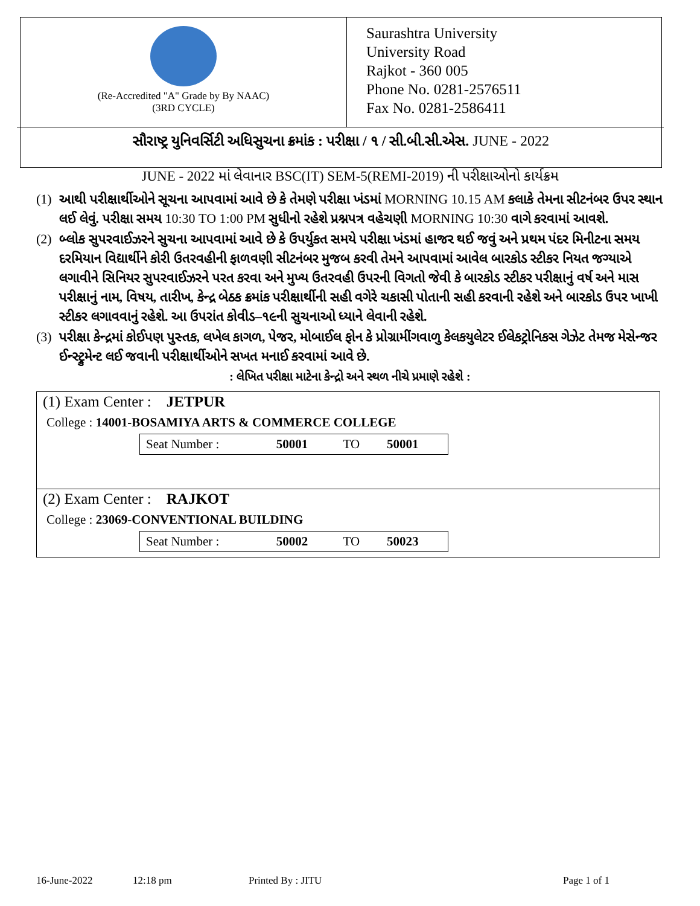(Re-Accredited "A" Grade by By NAAC)
(3RD CYCLE)
Saurashtra University
University Road
Rajkot - 360 005
Phone No. 0281-2576511
Fax No. 0281-2586411
સૌરાષ્ટ્ર યુનિવર્સિટી અધિસુચના ક્રમાંક : પરીક્ષા / ૧ / સી.બી.સી.એસ. JUNE - 2022
JUNE - 2022 માં લેવાનાર BSC(IT) SEM-5(REMI-2019) ની પરીક્ષાઓનો કાર્યક્રમ
(1) આથી પરીક્ષાર્થીઓને સૂચના આપવામાં આવે છે કે તેમણે પરીક્ષા ખંડમાં MORNING 10.15 AM કલાકે તેમના સીટનંબર ઉપર સ્થાન લઈ લેવું. પરીક્ષા સમય 10:30 TO 1:00 PM સુધીનો રહેશે પ્રશ્નપત્ર વહેચણી MORNING 10:30 વાગે કરવામાં આવશે.
(2) બ્લોક સુપરવાઈઝરને સુચના આપવામાં આવે છે કે ઉપર્યુકત સમયે પરીક્ષા ખંડમાં હાજર થઈ જવું અને પ્રથમ પંદર મિનીટના સમય દરમિયાન વિદ્યાર્થીને કોરી ઉતરવહીની ફાળવણી સીટનંબર મુજબ કરવી તેમને આપવામાં આવેલ બારકોડ સ્ટીકર નિયત જગ્યાએ લગાવીને સિનિયર સુપરવાઈઝરને પરત કરવા અને મુખ્ય ઉતરવહી ઉપરની વિગતો જેવી કે બારકોડ સ્ટીકર પરીક્ષાનું વર્ષ અને માસ પરીક્ષાનું નામ, વિષય, તારીખ, કેન્દ્ર બેઠક ક્રમાંક પરીક્ષાર્થીની સહી વગેરે ચકાસી પોતાની સહી કરવાની રહેશે અને બારકોડ ઉપર ખાખી સ્ટીકર લગાવવાનું રહેશે. આ ઉપરાંત કોવીડ–૧૯ની સુચનાઓ ધ્યાને લેવાની રહેશે.
(3) પરીક્ષા કેન્દ્રમાં કોઈપણ પુસ્તક, લખેલ કાગળ, પેજર, મોબાઈલ ફોન કે પ્રોગ્રામીંગવાળુ કેલકયુલેટર ઈલેકટ્રોનિકસ ગેઝેટ તેમજ મેસેન્જર ઈન્સ્ટ્રુમેન્ટ લઈ જવાની પરીક્ષાર્થીઓને સખત મનાઈ કરવામાં આવે છે.
: લેખિત પરીક્ષા માટેના કેન્દ્રો અને સ્થળ નીચે પ્રમાણે રહેશે :
(1) Exam Center : JETPUR
College : 14001-BOSAMIYA ARTS & COMMERCE COLLEGE
| Seat Number : | 50001 | TO | 50001 |
(2) Exam Center : RAJKOT
College : 23069-CONVENTIONAL BUILDING
| Seat Number : | 50002 | TO | 50023 |
16-June-2022 12:18 pm Printed By : JITU Page 1 of 1